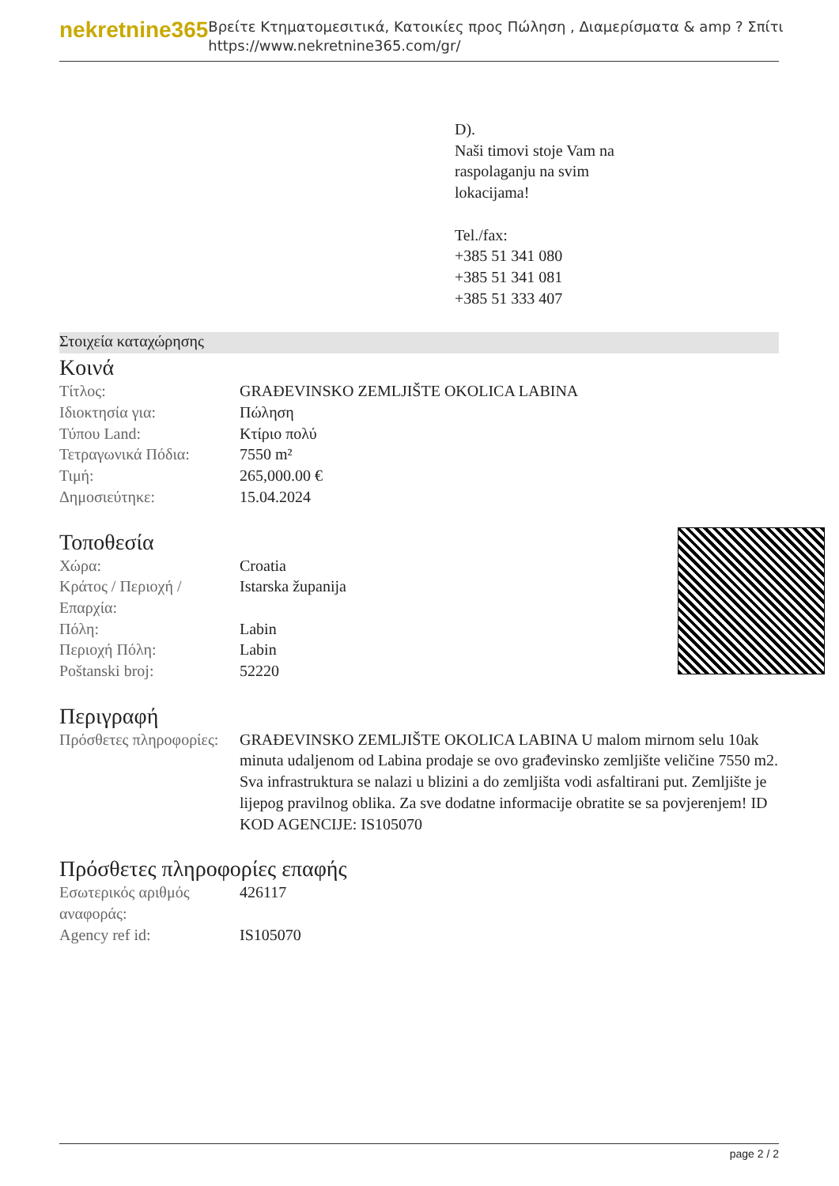nekretnine365
Βρείτε Κτηματομεσιτικά, Κατοικίες προς Πώληση , Διαμερίσματα & amp ? Σπίτι
https://www.nekretnine365.com/gr/
D).
Naši timovi stoje Vam na
raspolaganju na svim
lokacijama!
Tel./fax:
+385 51 341 080
+385 51 341 081
+385 51 333 407
Στοιχεία καταχώρησης
Κοινά
| Τίτλος: | GRAĐEVINSKO ZEMLJIŠTE OKOLICA LABINA |
| Ιδιοκτησία για: | Πώληση |
| Τύπου Land: | Κτίριο πολύ |
| Τετραγωνικά Πόδια: | 7550 m² |
| Τιμή: | 265,000.00 € |
| Δημοσιεύτηκε: | 15.04.2024 |
Τοποθεσία
| Χώρα: | Croatia |
| Κράτος / Περιοχή / Επαρχία: | Istarska županija |
| Πόλη: | Labin |
| Περιοχή Πόλη: | Labin |
| Poštanski broj: | 52220 |
Περιγραφή
| Πρόσθετες πληροφορίες: | GRAĐEVINSKO ZEMLJIŠTE OKOLICA LABINA U malom mirnom selu 10ak minuta udaljenom od Labina prodaje se ovo građevinsko zemljište veličine 7550 m2. Sva infrastruktura se nalazi u blizini a do zemljišta vodi asfaltirani put. Zemljište je lijepog pravilnog oblika. Za sve dodatne informacije obratite se sa povjerenjem! ID KOD AGENCIJE: IS105070 |
Πρόσθετες πληροφορίες επαφής
| Εσωτερικός αριθμός αναφοράς: | 426117 |
| Agency ref id: | IS105070 |
page 2 / 2